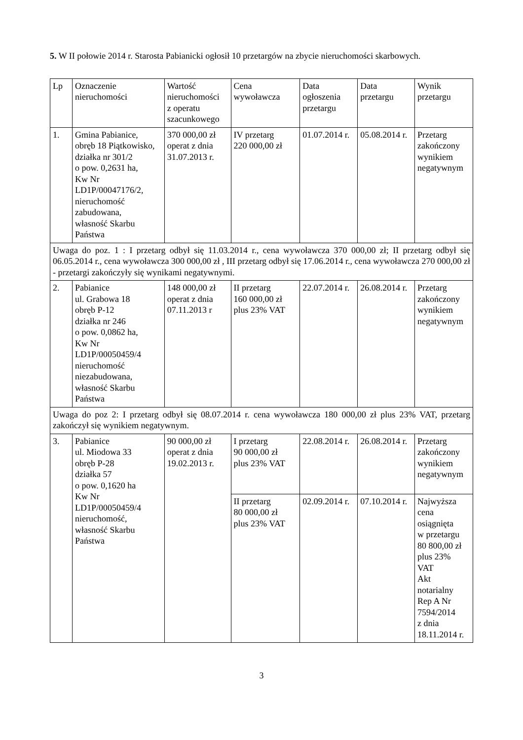5. W II połowie 2014 r. Starosta Pabianicki ogłosił 10 przetargów na zbycie nieruchomości skarbowych.
| Lp | Oznaczenie nieruchomości | Wartość nieruchomości z operatu szacunkowego | Cena wywoławcza | Data ogłoszenia przetargu | Data przetargu | Wynik przetargu |
| 1. | Gmina Pabianice, obręb 18 Piątkowisko, działka nr 301/2 o pow. 0,2631 ha, Kw Nr LD1P/00047176/2, nieruchomość zabudowana, własność Skarbu Państwa | 370 000,00 zł operat z dnia 31.07.2013 r. | IV przetarg 220 000,00 zł | 01.07.2014 r. | 05.08.2014 r. | Przetarg zakończony wynikiem negatywnym |
| Uwaga do poz. 1 : I przetarg odbył się 11.03.2014 r., cena wywoławcza 370 000,00 zł; II przetarg odbył się 06.05.2014 r., cena wywoławcza 300 000,00 zł , III przetarg odbył się 17.06.2014 r., cena wywoławcza 270 000,00 zł - przetargi zakończyły się wynikami negatywnymi. | | | | | | |
| 2. | Pabianice ul. Grabowa 18 obręb P-12 działka nr 246 o pow. 0,0862 ha, Kw Nr LD1P/00050459/4 nieruchomość niezabudowana, własność Skarbu Państwa | 148 000,00 zł operat z dnia 07.11.2013 r | II przetarg 160 000,00 zł plus 23% VAT | 22.07.2014 r. | 26.08.2014 r. | Przetarg zakończony wynikiem negatywnym |
| Uwaga do poz 2: I przetarg odbył się 08.07.2014 r. cena wywoławcza 180 000,00 zł plus 23% VAT, przetarg zakończył się wynikiem negatywnym. | | | | | | |
| 3. | Pabianice ul. Miodowa 33 obręb P-28 działka 57 o pow. 0,1620 ha Kw Nr LD1P/00050459/4 nieruchomość, własność Skarbu Państwa | 90 000,00 zł operat z dnia 19.02.2013 r. | I przetarg 90 000,00 zł plus 23% VAT | 22.08.2014 r. | 26.08.2014 r. | Przetarg zakończony wynikiem negatywnym |
| | | | II przetarg 80 000,00 zł plus 23% VAT | 02.09.2014 r. | 07.10.2014 r. | Najwyższa cena osiągnięta w przetargu 80 800,00 zł plus 23% VAT Akt notarialny Rep A Nr 7594/2014 z dnia 18.11.2014 r. |
3